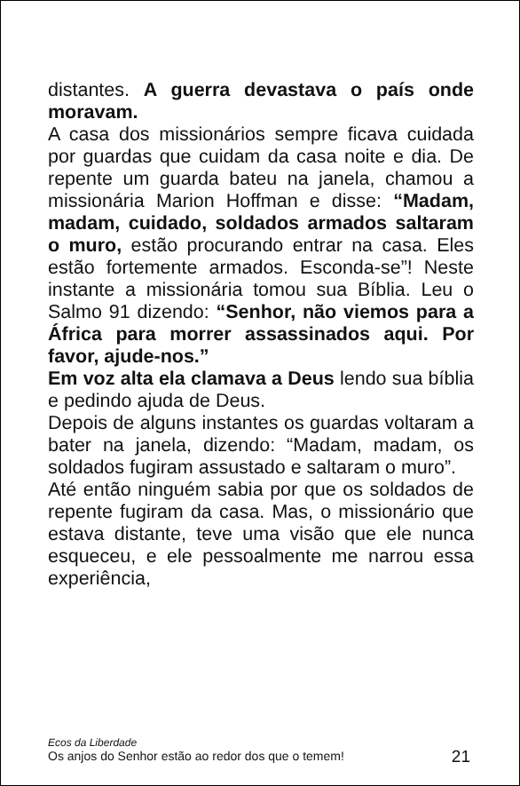distantes. A guerra devastava o país onde moravam.
A casa dos missionários sempre ficava cuidada por guardas que cuidam da casa noite e dia. De repente um guarda bateu na janela, chamou a missionária Marion Hoffman e disse: “Madam, madam, cuidado, soldados armados saltaram o muro, estão procurando entrar na casa. Eles estão fortemente armados. Esconda-se”! Neste instante a missionária tomou sua Bíblia. Leu o Salmo 91 dizendo: “Senhor, não viemos para a África para morrer assassinados aqui. Por favor, ajude-nos.”
Em voz alta ela clamava a Deus lendo sua bíblia e pedindo ajuda de Deus.
Depois de alguns instantes os guardas voltaram a bater na janela, dizendo: “Madam, madam, os soldados fugiram assustado e saltaram o muro”.
Até então ninguém sabia por que os soldados de repente fugiram da casa. Mas, o missionário que estava distante, teve uma visão que ele nunca esqueceu, e ele pessoalmente me narrou essa experiência,
Ecos da Liberdade
Os anjos do Senhor estão ao redor dos que o temem!
21